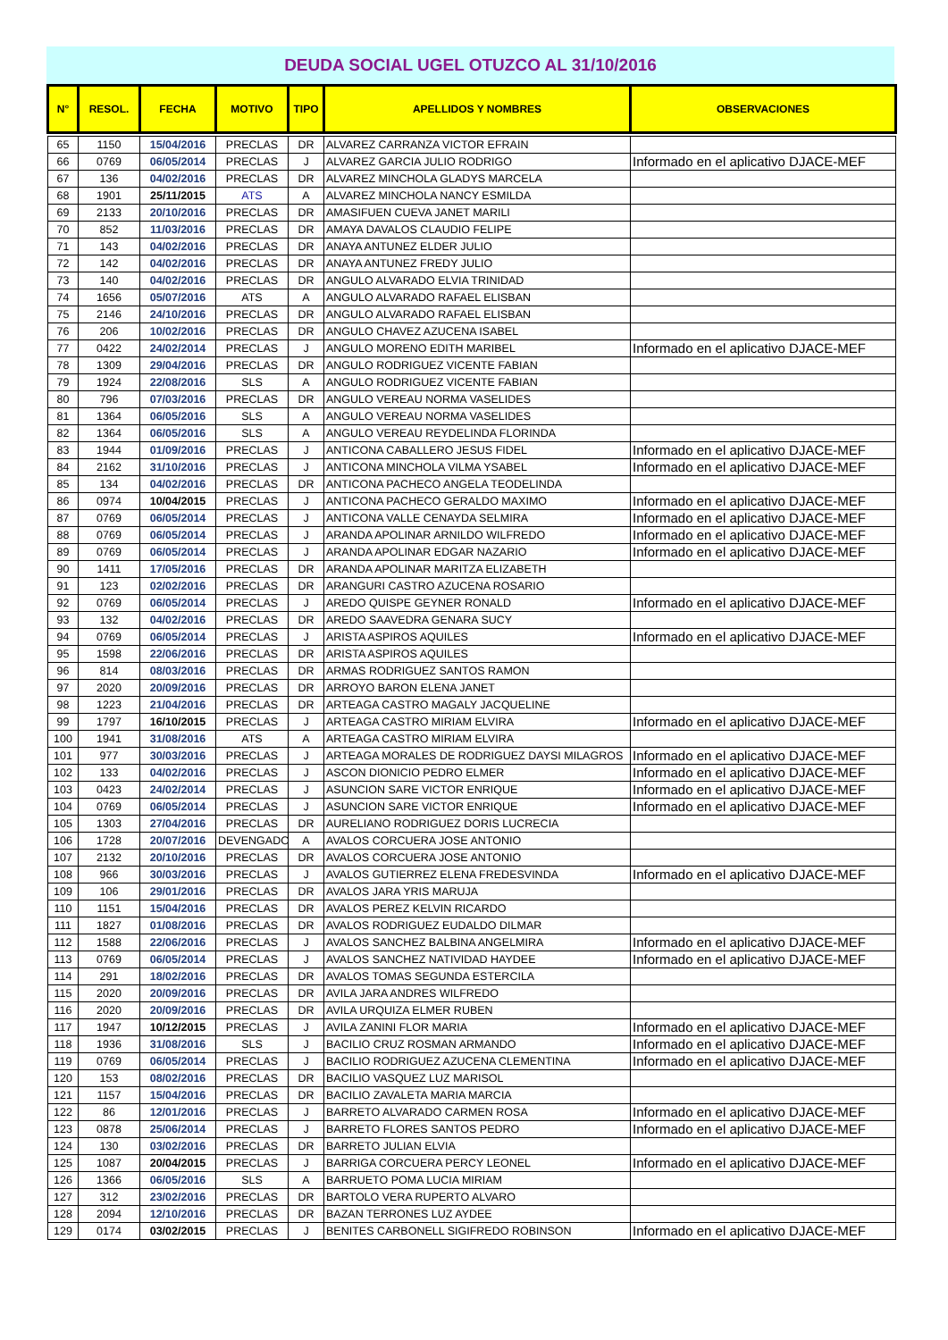DEUDA SOCIAL UGEL OTUZCO AL 31/10/2016
| N° | RESOL. | FECHA | MOTIVO | TIPO | APELLIDOS Y NOMBRES | OBSERVACIONES |
| --- | --- | --- | --- | --- | --- | --- |
| 65 | 1150 | 15/04/2016 | PRECLAS | DR | ALVAREZ CARRANZA VICTOR EFRAIN | |
| 66 | 0769 | 06/05/2014 | PRECLAS | J | ALVAREZ GARCIA JULIO RODRIGO | Informado en el aplicativo DJACE-MEF |
| 67 | 136 | 04/02/2016 | PRECLAS | DR | ALVAREZ MINCHOLA GLADYS MARCELA | |
| 68 | 1901 | 25/11/2015 | ATS | A | ALVAREZ MINCHOLA NANCY ESMILDA | |
| 69 | 2133 | 20/10/2016 | PRECLAS | DR | AMASIFUEN CUEVA JANET MARILI | |
| 70 | 852 | 11/03/2016 | PRECLAS | DR | AMAYA DAVALOS CLAUDIO FELIPE | |
| 71 | 143 | 04/02/2016 | PRECLAS | DR | ANAYA ANTUNEZ ELDER JULIO | |
| 72 | 142 | 04/02/2016 | PRECLAS | DR | ANAYA ANTUNEZ FREDY JULIO | |
| 73 | 140 | 04/02/2016 | PRECLAS | DR | ANGULO ALVARADO ELVIA TRINIDAD | |
| 74 | 1656 | 05/07/2016 | ATS | A | ANGULO ALVARADO RAFAEL ELISBAN | |
| 75 | 2146 | 24/10/2016 | PRECLAS | DR | ANGULO ALVARADO RAFAEL ELISBAN | |
| 76 | 206 | 10/02/2016 | PRECLAS | DR | ANGULO CHAVEZ AZUCENA ISABEL | |
| 77 | 0422 | 24/02/2014 | PRECLAS | J | ANGULO MORENO EDITH MARIBEL | Informado en el aplicativo DJACE-MEF |
| 78 | 1309 | 29/04/2016 | PRECLAS | DR | ANGULO RODRIGUEZ VICENTE FABIAN | |
| 79 | 1924 | 22/08/2016 | SLS | A | ANGULO RODRIGUEZ VICENTE FABIAN | |
| 80 | 796 | 07/03/2016 | PRECLAS | DR | ANGULO VEREAU NORMA VASELIDES | |
| 81 | 1364 | 06/05/2016 | SLS | A | ANGULO VEREAU NORMA VASELIDES | |
| 82 | 1364 | 06/05/2016 | SLS | A | ANGULO VEREAU REYDELINDA FLORINDA | |
| 83 | 1944 | 01/09/2016 | PRECLAS | J | ANTICONA CABALLERO JESUS FIDEL | Informado en el aplicativo DJACE-MEF |
| 84 | 2162 | 31/10/2016 | PRECLAS | J | ANTICONA MINCHOLA VILMA YSABEL | Informado en el aplicativo DJACE-MEF |
| 85 | 134 | 04/02/2016 | PRECLAS | DR | ANTICONA PACHECO ANGELA TEODELINDA | |
| 86 | 0974 | 10/04/2015 | PRECLAS | J | ANTICONA PACHECO GERALDO MAXIMO | Informado en el aplicativo DJACE-MEF |
| 87 | 0769 | 06/05/2014 | PRECLAS | J | ANTICONA VALLE CENAYDA SELMIRA | Informado en el aplicativo DJACE-MEF |
| 88 | 0769 | 06/05/2014 | PRECLAS | J | ARANDA APOLINAR ARNILDO WILFREDO | Informado en el aplicativo DJACE-MEF |
| 89 | 0769 | 06/05/2014 | PRECLAS | J | ARANDA APOLINAR EDGAR NAZARIO | Informado en el aplicativo DJACE-MEF |
| 90 | 1411 | 17/05/2016 | PRECLAS | DR | ARANDA APOLINAR MARITZA ELIZABETH | |
| 91 | 123 | 02/02/2016 | PRECLAS | DR | ARANGURI CASTRO AZUCENA ROSARIO | |
| 92 | 0769 | 06/05/2014 | PRECLAS | J | AREDO QUISPE GEYNER RONALD | Informado en el aplicativo DJACE-MEF |
| 93 | 132 | 04/02/2016 | PRECLAS | DR | AREDO SAAVEDRA GENARA SUCY | |
| 94 | 0769 | 06/05/2014 | PRECLAS | J | ARISTA ASPIROS AQUILES | Informado en el aplicativo DJACE-MEF |
| 95 | 1598 | 22/06/2016 | PRECLAS | DR | ARISTA ASPIROS AQUILES | |
| 96 | 814 | 08/03/2016 | PRECLAS | DR | ARMAS RODRIGUEZ SANTOS RAMON | |
| 97 | 2020 | 20/09/2016 | PRECLAS | DR | ARROYO BARON ELENA JANET | |
| 98 | 1223 | 21/04/2016 | PRECLAS | DR | ARTEAGA CASTRO MAGALY JACQUELINE | |
| 99 | 1797 | 16/10/2015 | PRECLAS | J | ARTEAGA CASTRO MIRIAM ELVIRA | Informado en el aplicativo DJACE-MEF |
| 100 | 1941 | 31/08/2016 | ATS | A | ARTEAGA CASTRO MIRIAM ELVIRA | |
| 101 | 977 | 30/03/2016 | PRECLAS | J | ARTEAGA MORALES DE RODRIGUEZ DAYSI MILAGROS | Informado en el aplicativo DJACE-MEF |
| 102 | 133 | 04/02/2016 | PRECLAS | J | ASCON DIONICIO PEDRO ELMER | Informado en el aplicativo DJACE-MEF |
| 103 | 0423 | 24/02/2014 | PRECLAS | J | ASUNCION SARE VICTOR ENRIQUE | Informado en el aplicativo DJACE-MEF |
| 104 | 0769 | 06/05/2014 | PRECLAS | J | ASUNCION SARE VICTOR ENRIQUE | Informado en el aplicativo DJACE-MEF |
| 105 | 1303 | 27/04/2016 | PRECLAS | DR | AURELIANO RODRIGUEZ DORIS LUCRECIA | |
| 106 | 1728 | 20/07/2016 | DEVENGADO | A | AVALOS CORCUERA JOSE ANTONIO | |
| 107 | 2132 | 20/10/2016 | PRECLAS | DR | AVALOS CORCUERA JOSE ANTONIO | |
| 108 | 966 | 30/03/2016 | PRECLAS | J | AVALOS GUTIERREZ ELENA FREDESVINDA | Informado en el aplicativo DJACE-MEF |
| 109 | 106 | 29/01/2016 | PRECLAS | DR | AVALOS JARA YRIS MARUJA | |
| 110 | 1151 | 15/04/2016 | PRECLAS | DR | AVALOS PEREZ KELVIN RICARDO | |
| 111 | 1827 | 01/08/2016 | PRECLAS | DR | AVALOS RODRIGUEZ EUDALDO DILMAR | |
| 112 | 1588 | 22/06/2016 | PRECLAS | J | AVALOS SANCHEZ BALBINA ANGELMIRA | Informado en el aplicativo DJACE-MEF |
| 113 | 0769 | 06/05/2014 | PRECLAS | J | AVALOS SANCHEZ NATIVIDAD HAYDEE | Informado en el aplicativo DJACE-MEF |
| 114 | 291 | 18/02/2016 | PRECLAS | DR | AVALOS TOMAS SEGUNDA ESTERCILA | |
| 115 | 2020 | 20/09/2016 | PRECLAS | DR | AVILA JARA ANDRES WILFREDO | |
| 116 | 2020 | 20/09/2016 | PRECLAS | DR | AVILA URQUIZA ELMER RUBEN | |
| 117 | 1947 | 10/12/2015 | PRECLAS | J | AVILA ZANINI FLOR MARIA | Informado en el aplicativo DJACE-MEF |
| 118 | 1936 | 31/08/2016 | SLS | J | BACILIO CRUZ ROSMAN ARMANDO | Informado en el aplicativo DJACE-MEF |
| 119 | 0769 | 06/05/2014 | PRECLAS | J | BACILIO RODRIGUEZ AZUCENA CLEMENTINA | Informado en el aplicativo DJACE-MEF |
| 120 | 153 | 08/02/2016 | PRECLAS | DR | BACILIO VASQUEZ LUZ MARISOL | |
| 121 | 1157 | 15/04/2016 | PRECLAS | DR | BACILIO ZAVALETA MARIA MARCIA | |
| 122 | 86 | 12/01/2016 | PRECLAS | J | BARRETO ALVARADO CARMEN ROSA | Informado en el aplicativo DJACE-MEF |
| 123 | 0878 | 25/06/2014 | PRECLAS | J | BARRETO FLORES SANTOS PEDRO | Informado en el aplicativo DJACE-MEF |
| 124 | 130 | 03/02/2016 | PRECLAS | DR | BARRETO JULIAN ELVIA | |
| 125 | 1087 | 20/04/2015 | PRECLAS | J | BARRIGA CORCUERA PERCY LEONEL | Informado en el aplicativo DJACE-MEF |
| 126 | 1366 | 06/05/2016 | SLS | A | BARRUETO POMA LUCIA MIRIAM | |
| 127 | 312 | 23/02/2016 | PRECLAS | DR | BARTOLO VERA RUPERTO ALVARO | |
| 128 | 2094 | 12/10/2016 | PRECLAS | DR | BAZAN TERRONES LUZ AYDEE | |
| 129 | 0174 | 03/02/2015 | PRECLAS | J | BENITES CARBONELL SIGIFREDO ROBINSON | Informado en el aplicativo DJACE-MEF |